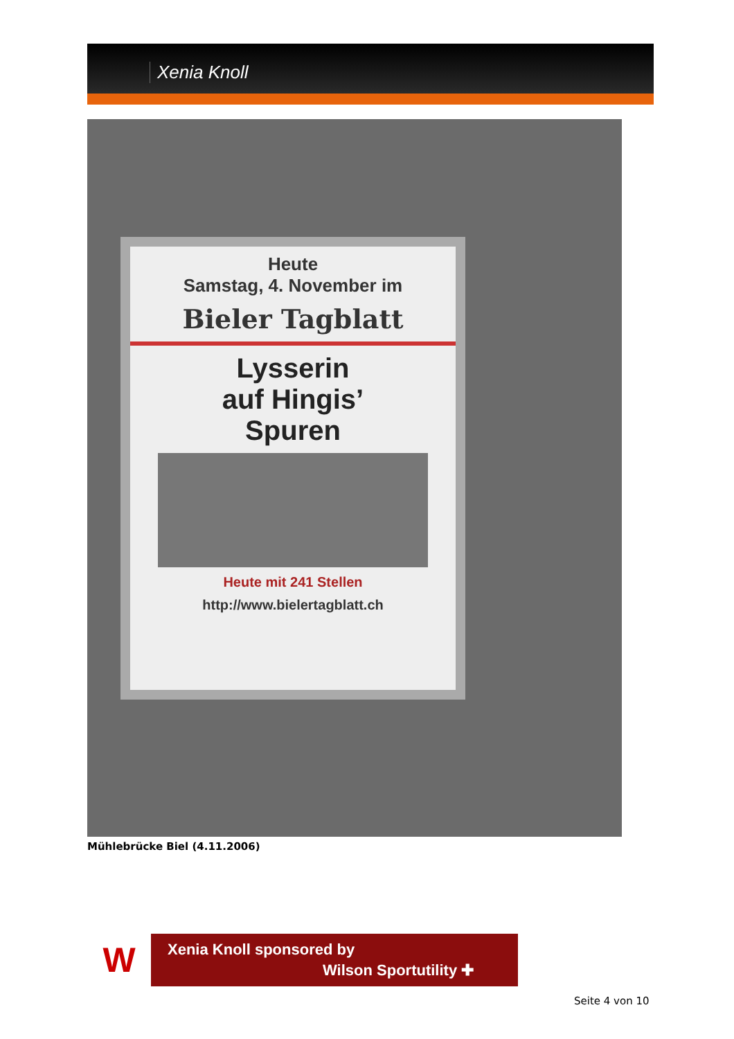Xenia Knoll
Heute
Samstag, 4. November im
Bieler Tagblatt
Lysserin
auf Hingis’
Spuren
Heute mit 241 Stellen
http://www.bielertagblatt.ch
Mühlebrücke Biel (4.11.2006)
W Xenia Knoll sponsored by
Wilson Sportutility ✚
Seite 4 von 10